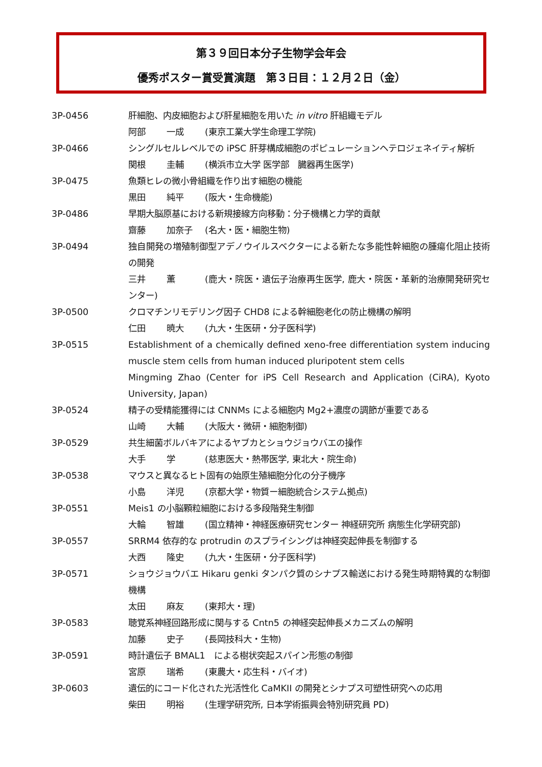第３９回日本分子生物学会年会
優秀ポスター賞受賞演題　第３日目：１２月２日（金）
3P-0456 肝細胞、内皮細胞および肝星細胞を用いた in vitro 肝組織モデル
阿部 一成 (東京工業大学生命理工学院)
3P-0466 シングルセルレベルでの iPSC 肝芽構成細胞のポピュレーションヘテロジェネイティ解析
関根 圭輔 (横浜市立大学 医学部　臓器再生医学)
3P-0475 魚類ヒレの微小骨組織を作り出す細胞の機能
黒田 純平 (阪大・生命機能)
3P-0486 早期大脳原基における新規接線方向移動：分子機構と力学的貢献
齋藤 加奈子 (名大・医・細胞生物)
3P-0494 独自開発の増殖制御型アデノウイルスベクターによる新たな多能性幹細胞の腫瘍化阻止技術の開発
三井 薫 (鹿大・院医・遺伝子治療再生医学, 鹿大・院医・革新的治療開発研究センター)
3P-0500 クロマチンリモデリング因子 CHD8 による幹細胞老化の防止機構の解明
仁田 暁大 (九大・生医研・分子医科学)
3P-0515 Establishment of a chemically defined xeno-free differentiation system inducing muscle stem cells from human induced pluripotent stem cells
Mingming Zhao (Center for iPS Cell Research and Application (CiRA), Kyoto University, Japan)
3P-0524 精子の受精能獲得には CNNMs による細胞内 Mg2+濃度の調節が重要である
山崎 大輔 (大阪大・微研・細胞制御)
3P-0529 共生細菌ボルバキアによるヤブカとショウジョウバエの操作
大手 学 (慈恵医大・熱帯医学, 東北大・院生命)
3P-0538 マウスと異なるヒト固有の始原生殖細胞分化の分子機序
小島 洋児 (京都大学・物質ー細胞統合システム拠点)
3P-0551 Meis1 の小脳顆粒細胞における多段階発生制御
大輪 智雄 (国立精神・神経医療研究センター 神経研究所 病態生化学研究部)
3P-0557 SRRM4 依存的な protrudin のスプライシングは神経突起伸長を制御する
大西 隆史 (九大・生医研・分子医科学)
3P-0571 ショウジョウバエ Hikaru genki タンパク質のシナプス輸送における発生時期特異的な制御機構
太田 麻友 (東邦大・理)
3P-0583 聴覚系神経回路形成に関与する Cntn5 の神経突起伸長メカニズムの解明
加藤 史子 (長岡技科大・生物)
3P-0591 時計遺伝子 BMAL1　による樹状突起スパイン形態の制御
宮原 瑞希 (東農大・応生科・バイオ)
3P-0603 遺伝的にコード化された光活性化 CaMKII の開発とシナプス可塑性研究への応用
柴田 明裕 (生理学研究所, 日本学術振興会特別研究員 PD)